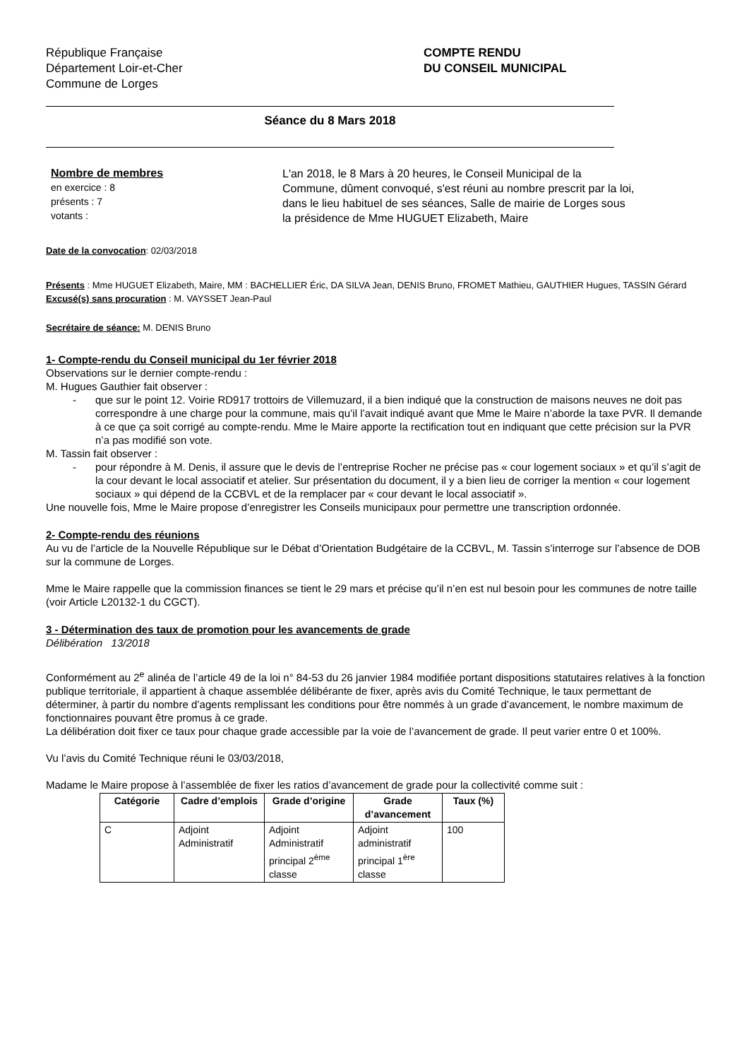République Française
Département Loir-et-Cher
Commune de Lorges
COMPTE RENDU
DU CONSEIL MUNICIPAL
Séance du 8 Mars 2018
Nombre de membres
en exercice : 8
présents : 7
votants :
L'an 2018, le 8 Mars à 20 heures, le Conseil Municipal de la Commune, dûment convoqué, s'est réuni au nombre prescrit par la loi, dans le lieu habituel de ses séances, Salle de mairie de Lorges sous la présidence de Mme HUGUET Elizabeth, Maire
Date de la convocation: 02/03/2018
Présents : Mme HUGUET Elizabeth, Maire, MM : BACHELLIER Éric, DA SILVA Jean, DENIS Bruno, FROMET Mathieu, GAUTHIER Hugues, TASSIN Gérard
Excusé(s) sans procuration : M. VAYSSET Jean-Paul
Secrétaire de séance: M. DENIS Bruno
1- Compte-rendu du Conseil municipal du 1er février 2018
Observations sur le dernier compte-rendu :
M. Hugues Gauthier fait observer :
- que sur le point 12. Voirie RD917 trottoirs de Villemuzard, il a bien indiqué que la construction de maisons neuves ne doit pas correspondre à une charge pour la commune, mais qu’il l’avait indiqué avant que Mme le Maire n’aborde la taxe PVR. Il demande à ce que ça soit corrigé au compte-rendu. Mme le Maire apporte la rectification tout en indiquant que cette précision sur la PVR n’a pas modifié son vote.
M. Tassin fait observer :
- pour répondre à M. Denis, il assure que le devis de l’entreprise Rocher ne précise pas « cour logement sociaux » et qu’il s’agit de la cour devant le local associatif et atelier. Sur présentation du document, il y a bien lieu de corriger la mention « cour logement sociaux » qui dépend de la CCBVL et de la remplacer par « cour devant le local associatif ».
Une nouvelle fois, Mme le Maire propose d’enregistrer les Conseils municipaux pour permettre une transcription ordonnée.
2- Compte-rendu des réunions
Au vu de l’article de la Nouvelle République sur le Débat d’Orientation Budgétaire de la CCBVL, M. Tassin s’interroge sur l’absence de DOB sur la commune de Lorges.
Mme le Maire rappelle que la commission finances se tient le 29 mars et précise qu’il n’en est nul besoin pour les communes de notre taille (voir Article L20132-1 du CGCT).
3 - Détermination des taux de promotion pour les avancements de grade
Délibération 13/2018
Conformément au 2<sup>e</sup> alinéa de l’article 49 de la loi n° 84-53 du 26 janvier 1984 modifiée portant dispositions statutaires relatives à la fonction publique territoriale, il appartient à chaque assemblée délibérante de fixer, après avis du Comité Technique, le taux permettant de déterminer, à partir du nombre d’agents remplissant les conditions pour être nommés à un grade d’avancement, le nombre maximum de fonctionnaires pouvant être promus à ce grade.
La délibération doit fixer ce taux pour chaque grade accessible par la voie de l’avancement de grade. Il peut varier entre 0 et 100%.
Vu l’avis du Comité Technique réuni le 03/03/2018,
Madame le Maire propose à l’assemblée de fixer les ratios d’avancement de grade pour la collectivité comme suit :
| Catégorie | Cadre d’emplois | Grade d’origine | Grade d’avancement | Taux (%) |
| --- | --- | --- | --- | --- |
| C | Adjoint Administratif | Adjoint Administratif principal 2<sup>ème</sup> classe | Adjoint administratif principal 1<sup>ère</sup> classe | 100 |